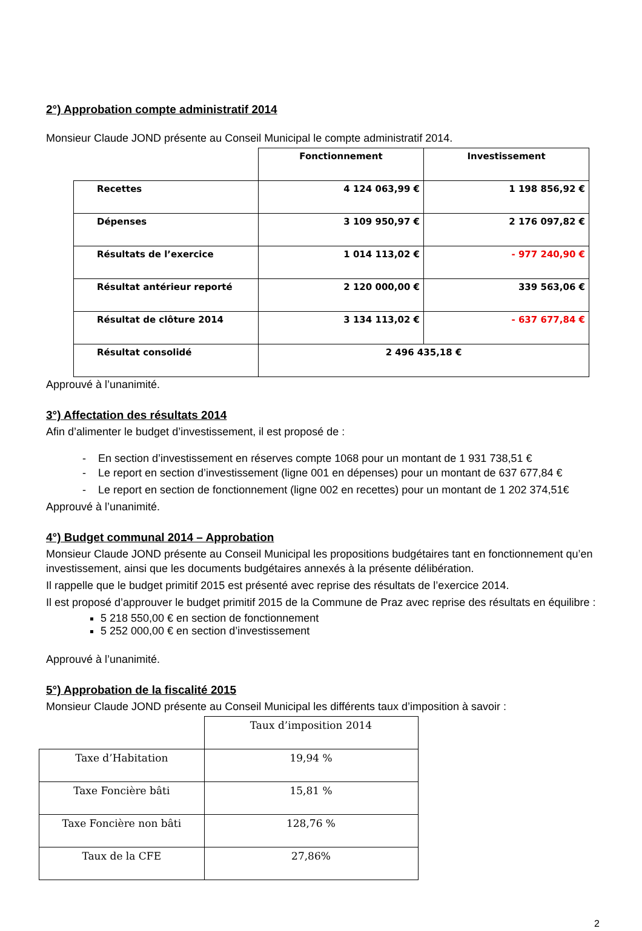2°) Approbation compte administratif 2014
Monsieur Claude JOND présente au Conseil Municipal le compte administratif 2014.
| | Fonctionnement | Investissement |
| Recettes | 4 124 063,99 € | 1 198 856,92 € |
| Dépenses | 3 109 950,97 € | 2 176 097,82 € |
| Résultats de l’exercice | 1 014 113,02 € | - 977 240,90 € |
| Résultat antérieur reporté | 2 120 000,00 € | 339 563,06 € |
| Résultat de clôture 2014 | 3 134 113,02 € | - 637 677,84 € |
| Résultat consolidé | 2 496 435,18 € | |
Approuvé à l’unanimité.
3°) Affectation des résultats 2014
Afin d’alimenter le budget d’investissement, il est proposé de :
- En section d’investissement en réserves compte 1068 pour un montant de 1 931 738,51 €
- Le report en section d’investissement (ligne 001 en dépenses) pour un montant de 637 677,84 €
- Le report en section de fonctionnement (ligne 002 en recettes) pour un montant de 1 202 374,51€
Approuvé à l’unanimité.
4°) Budget communal 2014 – Approbation
Monsieur Claude JOND présente au Conseil Municipal les propositions budgétaires tant en fonctionnement qu’en investissement, ainsi que les documents budgétaires annexés à la présente délibération.
Il rappelle que le budget primitif 2015 est présenté avec reprise des résultats de l’exercice 2014.
Il est proposé d’approuver le budget primitif 2015 de la Commune de Praz avec reprise des résultats en équilibre :
5 218 550,00 € en section de fonctionnement
5 252 000,00 € en section d’investissement
Approuvé à l’unanimité.
5°) Approbation de la fiscalité 2015
Monsieur Claude JOND présente au Conseil Municipal les différents taux d’imposition à savoir :
| | Taux d’imposition 2014 |
| Taxe d’Habitation | 19,94 % |
| Taxe Foncière bâti | 15,81 % |
| Taxe Foncière non bâti | 128,76 % |
| Taux de la CFE | 27,86% |
2